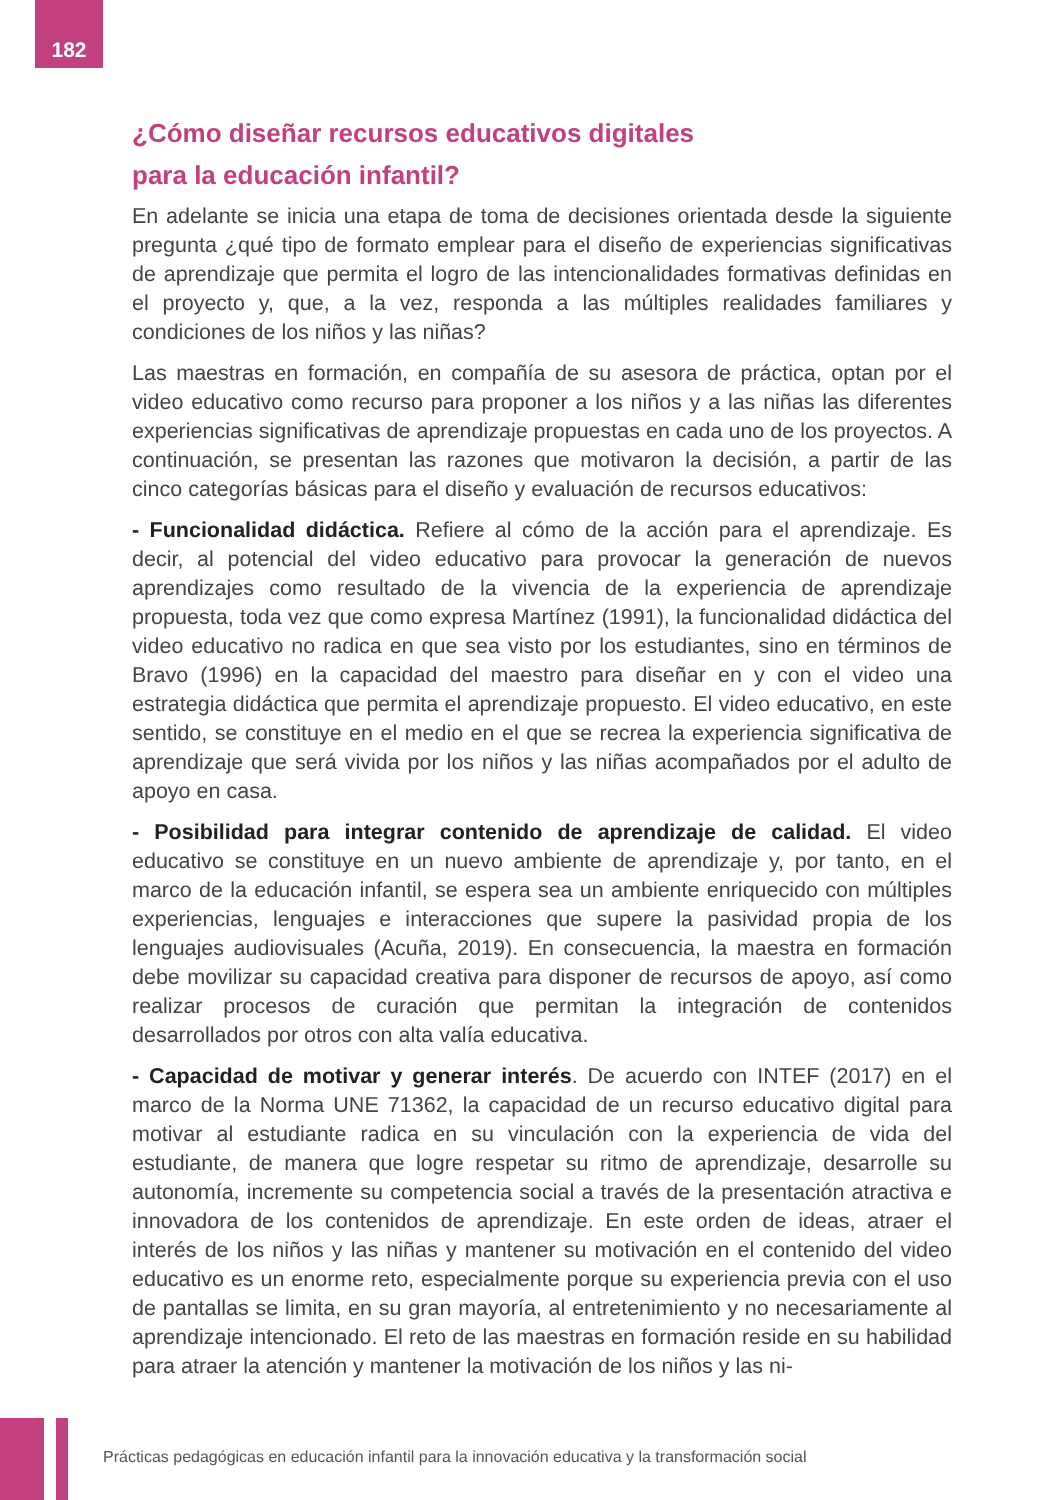182
¿Cómo diseñar recursos educativos digitales
para la educación infantil?
En adelante se inicia una etapa de toma de decisiones orientada desde la siguiente pregunta ¿qué tipo de formato emplear para el diseño de experiencias significativas de aprendizaje que permita el logro de las intencionalidades formativas definidas en el proyecto y, que, a la vez, responda a las múltiples realidades familiares y condiciones de los niños y las niñas?
Las maestras en formación, en compañía de su asesora de práctica, optan por el video educativo como recurso para proponer a los niños y a las niñas las diferentes experiencias significativas de aprendizaje propuestas en cada uno de los proyectos. A continuación, se presentan las razones que motivaron la decisión, a partir de las cinco categorías básicas para el diseño y evaluación de recursos educativos:
- Funcionalidad didáctica. Refiere al cómo de la acción para el aprendizaje. Es decir, al potencial del video educativo para provocar la generación de nuevos aprendizajes como resultado de la vivencia de la experiencia de aprendizaje propuesta, toda vez que como expresa Martínez (1991), la funcionalidad didáctica del video educativo no radica en que sea visto por los estudiantes, sino en términos de Bravo (1996) en la capacidad del maestro para diseñar en y con el video una estrategia didáctica que permita el aprendizaje propuesto. El video educativo, en este sentido, se constituye en el medio en el que se recrea la experiencia significativa de aprendizaje que será vivida por los niños y las niñas acompañados por el adulto de apoyo en casa.
- Posibilidad para integrar contenido de aprendizaje de calidad. El video educativo se constituye en un nuevo ambiente de aprendizaje y, por tanto, en el marco de la educación infantil, se espera sea un ambiente enriquecido con múltiples experiencias, lenguajes e interacciones que supere la pasividad propia de los lenguajes audiovisuales (Acuña, 2019). En consecuencia, la maestra en formación debe movilizar su capacidad creativa para disponer de recursos de apoyo, así como realizar procesos de curación que permitan la integración de contenidos desarrollados por otros con alta valía educativa.
- Capacidad de motivar y generar interés. De acuerdo con INTEF (2017) en el marco de la Norma UNE 71362, la capacidad de un recurso educativo digital para motivar al estudiante radica en su vinculación con la experiencia de vida del estudiante, de manera que logre respetar su ritmo de aprendizaje, desarrolle su autonomía, incremente su competencia social a través de la presentación atractiva e innovadora de los contenidos de aprendizaje. En este orden de ideas, atraer el interés de los niños y las niñas y mantener su motivación en el contenido del video educativo es un enorme reto, especialmente porque su experiencia previa con el uso de pantallas se limita, en su gran mayoría, al entretenimiento y no necesariamente al aprendizaje intencionado. El reto de las maestras en formación reside en su habilidad para atraer la atención y mantener la motivación de los niños y las ni-
Prácticas pedagógicas en educación infantil para la innovación educativa y la transformación social